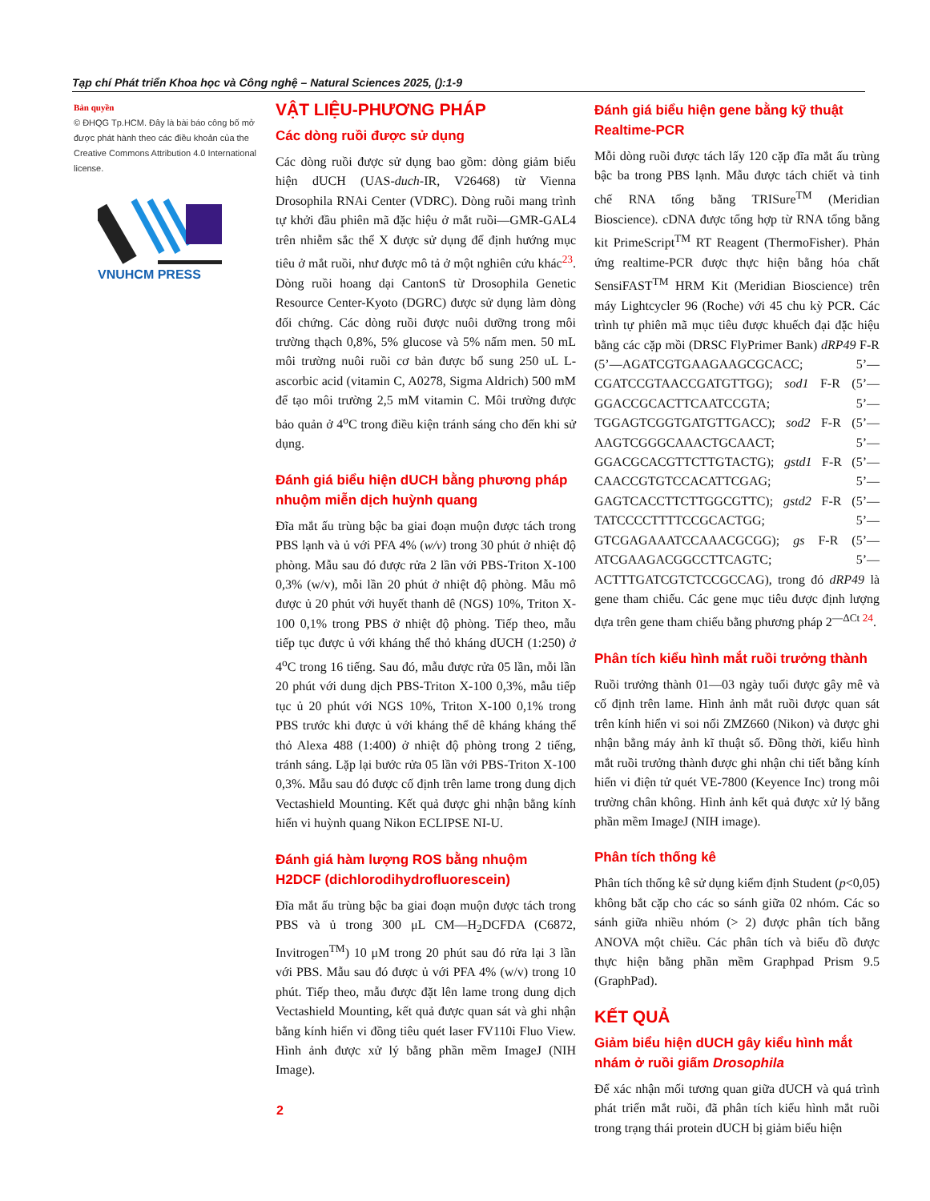Tạp chí Phát triển Khoa học và Công nghệ – Natural Sciences 2025, ():1-9
Bản quyền
© ĐHQG Tp.HCM. Đây là bài báo công bố mở được phát hành theo các điều khoản của the Creative Commons Attribution 4.0 International license.
VNUHCM PRESS
VẬT LIỆU-PHƯƠNG PHÁP
Các dòng ruồi được sử dụng
Các dòng ruồi được sử dụng bao gồm: dòng giảm biểu hiện dUCH (UAS-duch-IR, V26468) từ Vienna Drosophila RNAi Center (VDRC). Dòng ruồi mang trình tự khởi đầu phiên mã đặc hiệu ở mắt ruồi—GMR-GAL4 trên nhiễm sắc thể X được sử dụng để định hướng mục tiêu ở mắt ruồi, như được mô tả ở một nghiên cứu khác<sup>23</sup>. Dòng ruồi hoang dại CantonS từ Drosophila Genetic Resource Center-Kyoto (DGRC) được sử dụng làm dòng đối chứng. Các dòng ruồi được nuôi dưỡng trong môi trường thạch 0,8%, 5% glucose và 5% nấm men. 50 mL môi trường nuôi ruồi cơ bản được bổ sung 250 uL L-ascorbic acid (vitamin C, A0278, Sigma Aldrich) 500 mM để tạo môi trường 2,5 mM vitamin C. Môi trường được bảo quản ở 4<sup>o</sup>C trong điều kiện tránh sáng cho đến khi sử dụng.
Đánh giá biểu hiện dUCH bằng phương pháp nhuộm miễn dịch huỳnh quang
Đĩa mắt ấu trùng bậc ba giai đoạn muộn được tách trong PBS lạnh và ủ với PFA 4% (w/v) trong 30 phút ở nhiệt độ phòng. Mẫu sau đó được rửa 2 lần với PBS-Triton X-100 0,3% (w/v), mỗi lần 20 phút ở nhiệt độ phòng. Mẫu mô được ủ 20 phút với huyết thanh dê (NGS) 10%, Triton X-100 0,1% trong PBS ở nhiệt độ phòng. Tiếp theo, mẫu tiếp tục được ủ với kháng thể thỏ kháng dUCH (1:250) ở 4<sup>o</sup>C trong 16 tiếng. Sau đó, mẫu được rửa 05 lần, mỗi lần 20 phút với dung dịch PBS-Triton X-100 0,3%, mẫu tiếp tục ủ 20 phút với NGS 10%, Triton X-100 0,1% trong PBS trước khi được ủ với kháng thể dê kháng kháng thể thỏ Alexa 488 (1:400) ở nhiệt độ phòng trong 2 tiếng, tránh sáng. Lặp lại bước rửa 05 lần với PBS-Triton X-100 0,3%. Mẫu sau đó được cố định trên lame trong dung dịch Vectashield Mounting. Kết quả được ghi nhận bằng kính hiển vi huỳnh quang Nikon ECLIPSE NI-U.
Đánh giá hàm lượng ROS bằng nhuộm H2DCF (dichlorodihydrofluorescein)
Đĩa mắt ấu trùng bậc ba giai đoạn muộn được tách trong PBS và ủ trong 300 μL CM—H<sub>2</sub>DCFDA (C6872, Invitrogen<sup>TM</sup>) 10 μM trong 20 phút sau đó rửa lại 3 lần với PBS. Mẫu sau đó được ủ với PFA 4% (w/v) trong 10 phút. Tiếp theo, mẫu được đặt lên lame trong dung dịch Vectashield Mounting, kết quả được quan sát và ghi nhận bằng kính hiển vi đồng tiêu quét laser FV110i Fluo View. Hình ảnh được xử lý bằng phần mềm ImageJ (NIH Image).
Đánh giá biểu hiện gene bằng kỹ thuật Realtime-PCR
Mỗi dòng ruồi được tách lấy 120 cặp đĩa mắt ấu trùng bậc ba trong PBS lạnh. Mẫu được tách chiết và tinh chế RNA tổng bằng TRISure<sup>TM</sup> (Meridian Bioscience). cDNA được tổng hợp từ RNA tổng bằng kit PrimeScript<sup>TM</sup> RT Reagent (ThermoFisher). Phản ứng realtime-PCR được thực hiện bằng hóa chất SensiFAST<sup>TM</sup> HRM Kit (Meridian Bioscience) trên máy Lightcycler 96 (Roche) với 45 chu kỳ PCR. Các trình tự phiên mã mục tiêu được khuếch đại đặc hiệu bằng các cặp mồi (DRSC FlyPrimer Bank) dRP49 F-R (5’—AGATCGTGAAGAAGCGCACC; 5’—CGATCCGTAACCGATGTTGG); sod1 F-R (5’—GGACCGCACTTCAATCCGTA; 5’—TGGAGTCGGTGATGTTGACC); sod2 F-R (5’—AAGTCGGGCAAACTGCAACT; 5’—GGACGCACGTTCTTGTACTG); gstd1 F-R (5’—CAACCGTGTCCACATTCGAG; 5’—GAGTCACCTTCTTGGCGTTC); gstd2 F-R (5’—TATCCCCTTTTCCGCACTGG; 5’—GTCGAGAAATCCAAACGCGG); gs F-R (5’—ATCGAAGACGGCCTTCAGTC; 5’—ACTTTGATCGTCTCCGCCAG), trong đó dRP49 là gene tham chiếu. Các gene mục tiêu được định lượng dựa trên gene tham chiếu bằng phương pháp 2<sup>—ΔCt 24</sup>.
Phân tích kiểu hình mắt ruồi trưởng thành
Ruồi trưởng thành 01—03 ngày tuổi được gây mê và cố định trên lame. Hình ảnh mắt ruồi được quan sát trên kính hiển vi soi nổi ZMZ660 (Nikon) và được ghi nhận bằng máy ảnh kĩ thuật số. Đồng thời, kiểu hình mắt ruồi trưởng thành được ghi nhận chi tiết bằng kính hiển vi điện tử quét VE-7800 (Keyence Inc) trong môi trường chân không. Hình ảnh kết quả được xử lý bằng phần mềm ImageJ (NIH image).
Phân tích thống kê
Phân tích thống kê sử dụng kiểm định Student (p<0,05) không bắt cặp cho các so sánh giữa 02 nhóm. Các so sánh giữa nhiều nhóm (> 2) được phân tích bằng ANOVA một chiều. Các phân tích và biểu đồ được thực hiện bằng phần mềm Graphpad Prism 9.5 (GraphPad).
KẾT QUẢ
Giảm biểu hiện dUCH gây kiểu hình mắt nhám ở ruồi giấm Drosophila
Để xác nhận mối tương quan giữa dUCH và quá trình phát triển mắt ruồi, đã phân tích kiểu hình mắt ruồi trong trạng thái protein dUCH bị giảm biểu hiện
2